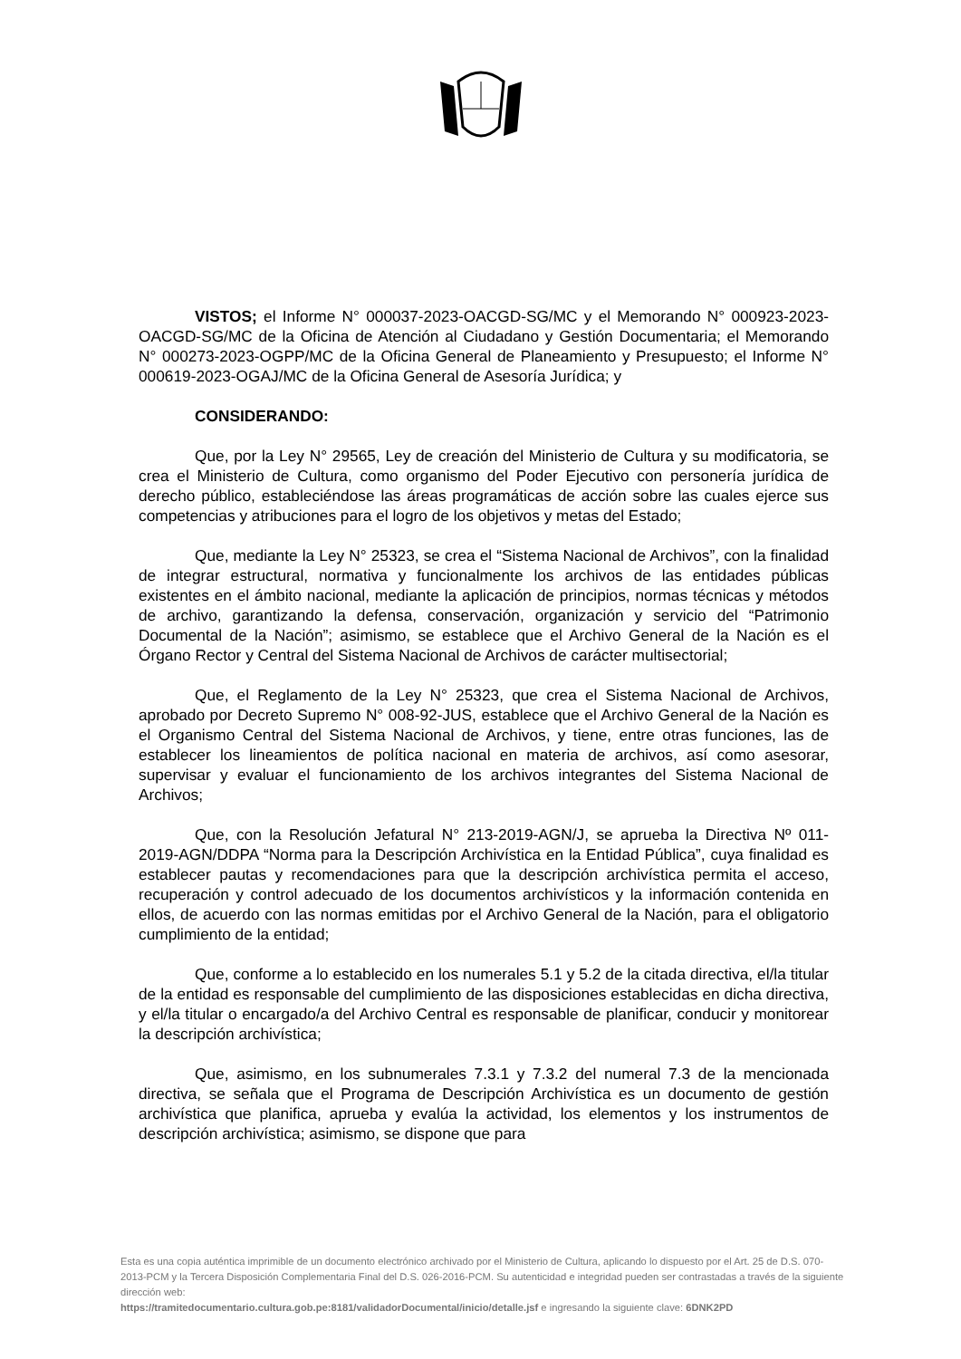VISTOS; el Informe N° 000037-2023-OACGD-SG/MC y el Memorando N° 000923-2023-OACGD-SG/MC de la Oficina de Atención al Ciudadano y Gestión Documentaria; el Memorando N° 000273-2023-OGPP/MC de la Oficina General de Planeamiento y Presupuesto; el Informe N° 000619-2023-OGAJ/MC de la Oficina General de Asesoría Jurídica; y
CONSIDERANDO:
Que, por la Ley N° 29565, Ley de creación del Ministerio de Cultura y su modificatoria, se crea el Ministerio de Cultura, como organismo del Poder Ejecutivo con personería jurídica de derecho público, estableciéndose las áreas programáticas de acción sobre las cuales ejerce sus competencias y atribuciones para el logro de los objetivos y metas del Estado;
Que, mediante la Ley N° 25323, se crea el “Sistema Nacional de Archivos”, con la finalidad de integrar estructural, normativa y funcionalmente los archivos de las entidades públicas existentes en el ámbito nacional, mediante la aplicación de principios, normas técnicas y métodos de archivo, garantizando la defensa, conservación, organización y servicio del “Patrimonio Documental de la Nación”; asimismo, se establece que el Archivo General de la Nación es el Órgano Rector y Central del Sistema Nacional de Archivos de carácter multisectorial;
Que, el Reglamento de la Ley N° 25323, que crea el Sistema Nacional de Archivos, aprobado por Decreto Supremo N° 008-92-JUS, establece que el Archivo General de la Nación es el Organismo Central del Sistema Nacional de Archivos, y tiene, entre otras funciones, las de establecer los lineamientos de política nacional en materia de archivos, así como asesorar, supervisar y evaluar el funcionamiento de los archivos integrantes del Sistema Nacional de Archivos;
Que, con la Resolución Jefatural N° 213-2019-AGN/J, se aprueba la Directiva Nº 011-2019-AGN/DDPA “Norma para la Descripción Archivística en la Entidad Pública”, cuya finalidad es establecer pautas y recomendaciones para que la descripción archivística permita el acceso, recuperación y control adecuado de los documentos archivísticos y la información contenida en ellos, de acuerdo con las normas emitidas por el Archivo General de la Nación, para el obligatorio cumplimiento de la entidad;
Que, conforme a lo establecido en los numerales 5.1 y 5.2 de la citada directiva, el/la titular de la entidad es responsable del cumplimiento de las disposiciones establecidas en dicha directiva, y el/la titular o encargado/a del Archivo Central es responsable de planificar, conducir y monitorear la descripción archivística;
Que, asimismo, en los subnumerales 7.3.1 y 7.3.2 del numeral 7.3 de la mencionada directiva, se señala que el Programa de Descripción Archivística es un documento de gestión archivística que planifica, aprueba y evalúa la actividad, los elementos y los instrumentos de descripción archivística; asimismo, se dispone que para
Esta es una copia auténtica imprimible de un documento electrónico archivado por el Ministerio de Cultura, aplicando lo dispuesto por el Art. 25 de D.S. 070-2013-PCM y la Tercera Disposición Complementaria Final del D.S. 026-2016-PCM. Su autenticidad e integridad pueden ser contrastadas a través de la siguiente dirección web:
https://tramitedocumentario.cultura.gob.pe:8181/validadorDocumental/inicio/detalle.jsf e ingresando la siguiente clave: 6DNK2PD